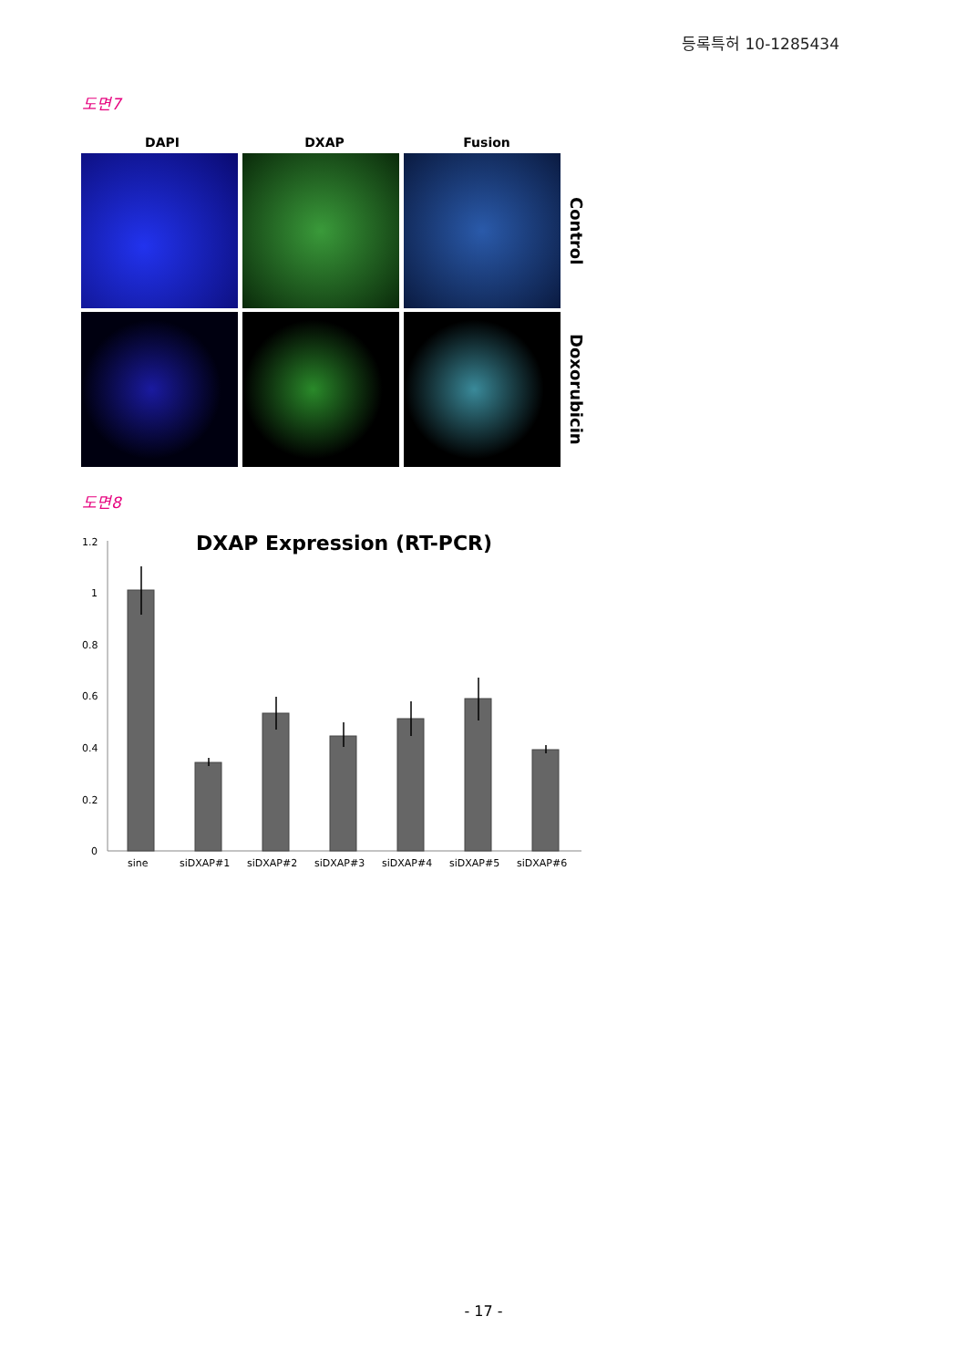등록특허 10-1285434
도면7
DAPI DXAP Fusion
Control
Doxorubicin
도면8
DXAP Expression (RT-PCR)
1.2
1
0.8
0.6
0.4
0.2
0
sine
siDXAP#1
siDXAP#2
siDXAP#3
siDXAP#4
siDXAP#5
siDXAP#6
- 17 -